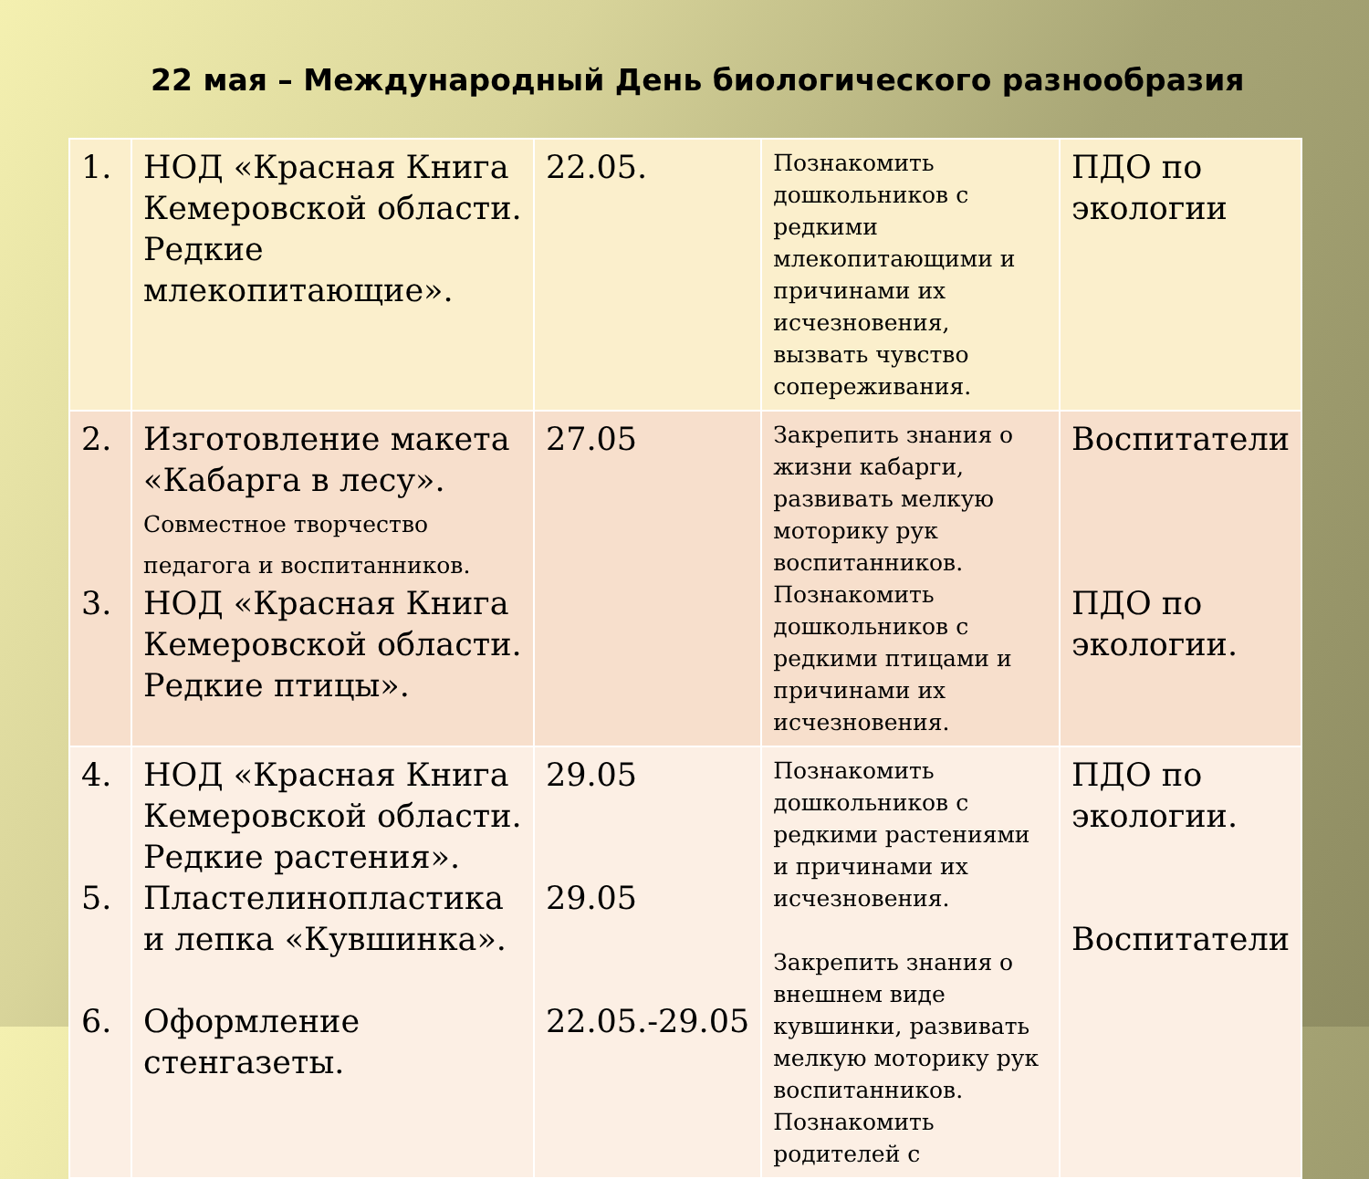22 мая – Международный День биологического разнообразия
| 1. | НОД «Красная Книга Кемеровской области. Редкие млекопитающие». | 22.05. | Познакомить дошкольников с редкими млекопитающими и причинами их исчезновения, вызвать чувство сопереживания. | ПДО по экологии |
| 2. 3. | Изготовление макета «Кабарга в лесу». Совместное творчество педагога и воспитанников. НОД «Красная Книга Кемеровской области. Редкие птицы». | 27.05 | Закрепить знания о жизни кабарги, развивать мелкую моторику рук воспитанников. Познакомить дошкольников с редкими птицами и причинами их исчезновения. | Воспитатели ПДО по экологии. |
| 4. 5. 6. | НОД «Красная Книга Кемеровской области. Редкие растения». Пластелинопластика и лепка «Кувшинка». Оформление стенгазеты. | 29.05 29.05 22.05.-29.05 | Познакомить дошкольников с редкими растениями и причинами их исчезновения. Закрепить знания о внешнем виде кувшинки, развивать мелкую моторику рук воспитанников. Познакомить родителей с | ПДО по экологии. Воспитатели |